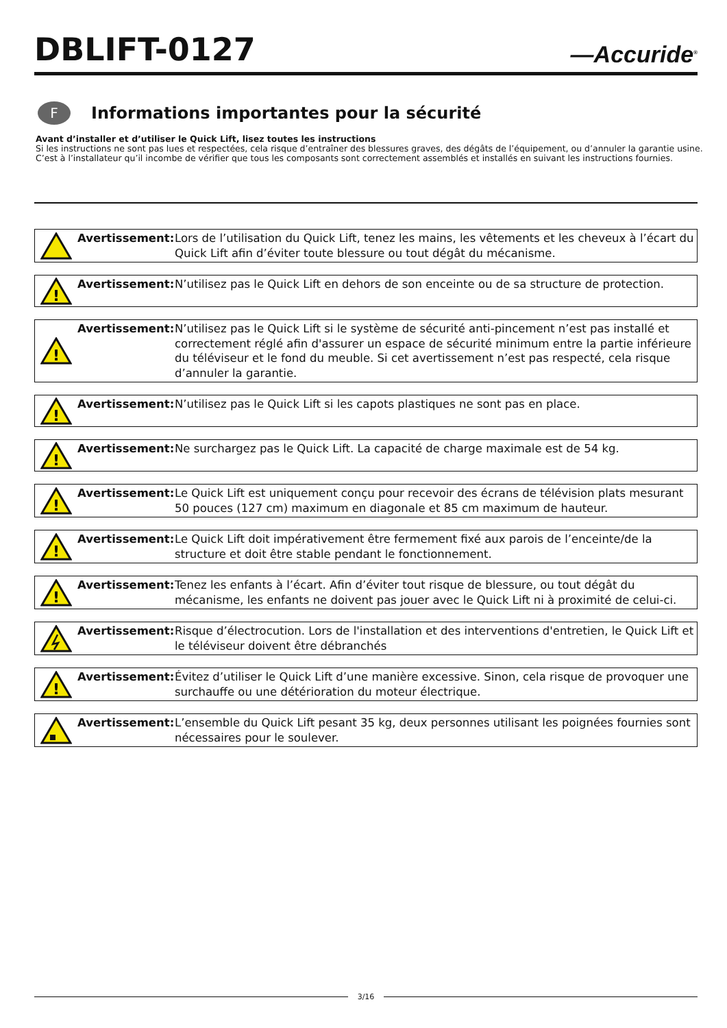DBLIFT-0127
—Accuride<sup>®</sup>
F
Informations importantes pour la sécurité
Avant d’installer et d’utiliser le Quick Lift, lisez toutes les instructions
Si les instructions ne sont pas lues et respectées, cela risque d’entraîner des blessures graves, des dégâts de l’équipement, ou d’annuler la garantie usine.
C’est à l’installateur qu’il incombe de vérifier que tous les composants sont correctement assemblés et installés en suivant les instructions fournies.
Avertissement: Lors de l’utilisation du Quick Lift, tenez les mains, les vêtements et les cheveux à l’écart du Quick Lift afin d’éviter toute blessure ou tout dégât du mécanisme.
!
Avertissement: N’utilisez pas le Quick Lift en dehors de son enceinte ou de sa structure de protection.
!
Avertissement: N’utilisez pas le Quick Lift si le système de sécurité anti-pincement n’est pas installé et correctement réglé afin d'assurer un espace de sécurité minimum entre la partie inférieure du téléviseur et le fond du meuble. Si cet avertissement n’est pas respecté, cela risque d’annuler la garantie.
!
Avertissement: N’utilisez pas le Quick Lift si les capots plastiques ne sont pas en place.
!
Avertissement: Ne surchargez pas le Quick Lift. La capacité de charge maximale est de 54 kg.
!
Avertissement: Le Quick Lift est uniquement conçu pour recevoir des écrans de télévision plats mesurant 50 pouces (127 cm) maximum en diagonale et 85 cm maximum de hauteur.
!
Avertissement: Le Quick Lift doit impérativement être fermement fixé aux parois de l’enceinte/de la structure et doit être stable pendant le fonctionnement.
!
Avertissement: Tenez les enfants à l’écart. Afin d’éviter tout risque de blessure, ou tout dégât du mécanisme, les enfants ne doivent pas jouer avec le Quick Lift ni à proximité de celui-ci.
Avertissement: Risque d’électrocution. Lors de l'installation et des interventions d'entretien, le Quick Lift et le téléviseur doivent être débranchés
!
Avertissement: Évitez d’utiliser le Quick Lift d’une manière excessive. Sinon, cela risque de provoquer une surchauffe ou une détérioration du moteur électrique.
Avertissement: L’ensemble du Quick Lift pesant 35 kg, deux personnes utilisant les poignées fournies sont nécessaires pour le soulever.
3/16